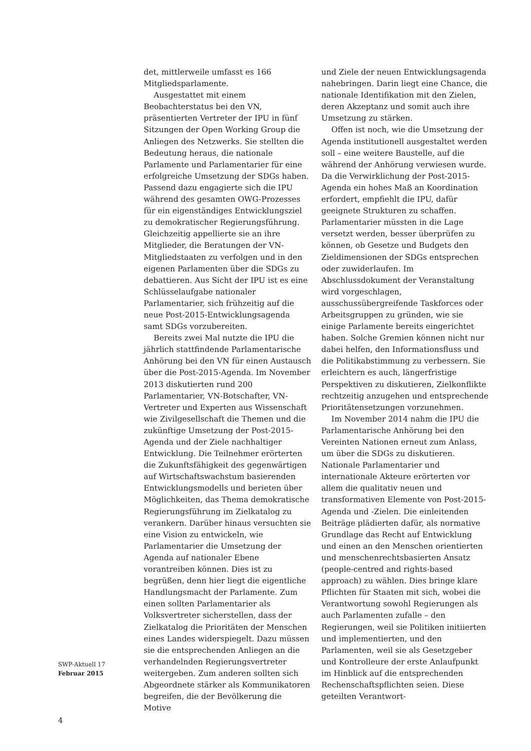det, mittlerweile umfasst es 166 Mitglieds­parlamente.
Ausgestattet mit einem Beobachterstatus bei den VN, präsentierten Vertreter der IPU in fünf Sitzungen der Open Working Group die Anliegen des Netzwerks. Sie stellten die Bedeutung heraus, die nationale Parlamente und Parlamentarier für eine erfolgreiche Umsetzung der SDGs haben. Passend dazu engagierte sich die IPU während des gesamten OWG-Prozesses für ein eigenständiges Entwicklungsziel zu demokratischer Regierungsführung. Gleichzeitig appellierte sie an ihre Mitglieder, die Beratungen der VN-Mitgliedstaaten zu verfolgen und in den eigenen Parlamenten über die SDGs zu debattieren. Aus Sicht der IPU ist es eine Schlüsselaufgabe nationaler Parlamentarier, sich frühzeitig auf die neue Post-2015-Entwicklungsagenda samt SDGs vorzubereiten.
Bereits zwei Mal nutzte die IPU die jährlich stattfindende Parlamentarische Anhörung bei den VN für einen Austausch über die Post-2015-Agenda. Im November 2013 diskutierten rund 200 Parlamentarier, VN-Botschafter, VN-Vertreter und Experten aus Wissenschaft wie Zivilgesellschaft die Themen und die zukünftige Umsetzung der Post-2015-Agenda und der Ziele nachhaltiger Entwicklung. Die Teilnehmer erörterten die Zukunftsfähigkeit des gegenwärtigen auf Wirtschaftswachstum basierenden Entwicklungsmodells und berieten über Möglichkeiten, das Thema demokratische Regierungsführung im Zielkatalog zu verankern. Darüber hinaus versuchten sie eine Vision zu entwickeln, wie Parlamentarier die Umsetzung der Agenda auf nationaler Ebene vorantreiben können. Dies ist zu begrüßen, denn hier liegt die eigentliche Handlungsmacht der Parlamente. Zum einen sollten Parlamentarier als Volksvertreter sicherstellen, dass der Zielkatalog die Prioritäten der Menschen eines Landes widerspiegelt. Dazu müssen sie die entsprechenden Anliegen an die verhandelnden Regierungsvertreter weitergeben. Zum anderen sollten sich Abgeordnete stärker als Kommunikatoren begreifen, die der Bevölkerung die Motive
und Ziele der neuen Entwicklungsagenda nahebringen. Darin liegt eine Chance, die nationale Identifikation mit den Zielen, deren Akzeptanz und somit auch ihre Umsetzung zu stärken.
Offen ist noch, wie die Umsetzung der Agenda institutionell ausgestaltet werden soll – eine weitere Baustelle, auf die während der Anhörung verwiesen wurde. Da die Verwirklichung der Post-2015-Agenda ein hohes Maß an Koordination erfordert, empfiehlt die IPU, dafür geeignete Strukturen zu schaffen. Parlamentarier müssten in die Lage versetzt werden, besser überprüfen zu können, ob Gesetze und Budgets den Zieldimensionen der SDGs entsprechen oder zuwiderlaufen. Im Abschlussdokument der Veranstaltung wird vorgeschlagen, ausschussübergreifende Taskforces oder Arbeitsgruppen zu gründen, wie sie einige Parlamente bereits eingerichtet haben. Solche Gremien können nicht nur dabei helfen, den Informationsfluss und die Politikabstimmung zu verbessern. Sie erleichtern es auch, längerfristige Perspektiven zu diskutieren, Zielkonflikte rechtzeitig anzugehen und entsprechende Prioritätensetzungen vorzunehmen.
Im November 2014 nahm die IPU die Parlamentarische Anhörung bei den Vereinten Nationen erneut zum Anlass, um über die SDGs zu diskutieren. Nationale Parlamentarier und internationale Akteure erörterten vor allem die qualitativ neuen und transformativen Elemente von Post-2015-Agenda und -Zielen. Die einleitenden Beiträge plädierten dafür, als normative Grundlage das Recht auf Entwicklung und einen an den Menschen orientierten und menschenrechtsbasierten Ansatz (people-centred and rights-based approach) zu wählen. Dies bringe klare Pflichten für Staaten mit sich, wobei die Verantwortung sowohl Regierungen als auch Parlamenten zufalle – den Regierungen, weil sie Politiken initiierten und implementierten, und den Parlamenten, weil sie als Gesetzgeber und Kontrolleure der erste Anlaufpunkt im Hinblick auf die entsprechenden Rechenschafts­pflichten seien. Diese geteilten Verantwort-
SWP-Aktuell 17
Februar 2015
4